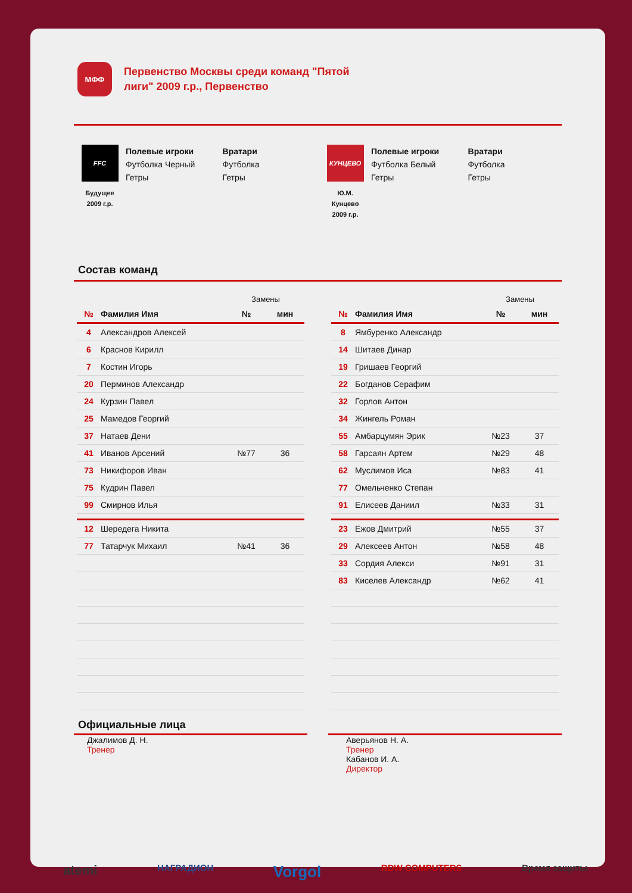МФФ
Первенство Москвы среди команд "Пятой лиги" 2009 г.р., Первенство
FFC
Будущее
2009 г.р.
Полевые игроки
Футболка Черный
Гетры
Вратари
Футболка
Гетры
КУНЦЕВО
Ю.М.
Кунцево
2009 г.р.
Полевые игроки
Футболка Белый
Гетры
Вратари
Футболка
Гетры
Состав команд
| | | Замены | |
| № | Фамилия Имя | № | мин |
| 4 | Александров Алексей | | |
| 6 | Краснов Кирилл | | |
| 7 | Костин Игорь | | |
| 20 | Перминов Александр | | |
| 24 | Курзин Павел | | |
| 25 | Мамедов Георгий | | |
| 37 | Натаев Дени | | |
| 41 | Иванов Арсений | №77 | 36 |
| 73 | Никифоров Иван | | |
| 75 | Кудрин Павел | | |
| 99 | Смирнов Илья | | |
| 12 | Шередега Никита | | |
| 77 | Татарчук Михаил | №41 | 36 |
| | | Замены | |
| № | Фамилия Имя | № | мин |
| 8 | Ямбуренко Александр | | |
| 14 | Шитаев Динар | | |
| 19 | Гришаев Георгий | | |
| 22 | Богданов Серафим | | |
| 32 | Горлов Антон | | |
| 34 | Жингель Роман | | |
| 55 | Амбарцумян Эрик | №23 | 37 |
| 58 | Гарсаян Артем | №29 | 48 |
| 62 | Муслимов Иса | №83 | 41 |
| 77 | Омельченко Степан | | |
| 91 | Елисеев Даниил | №33 | 31 |
| 23 | Ежов Дмитрий | №55 | 37 |
| 29 | Алексеев Антон | №58 | 48 |
| 33 | Сордия Алекси | №91 | 31 |
| 83 | Киселев Александр | №62 | 41 |
Официальные лица
Джалимов Д. Н.
Тренер
Аверьянов Н. А.
Тренер
Кабанов И. А.
Директор
atemi НАГРАДИОН Vorgol RDW COMPUTERS Время защиты